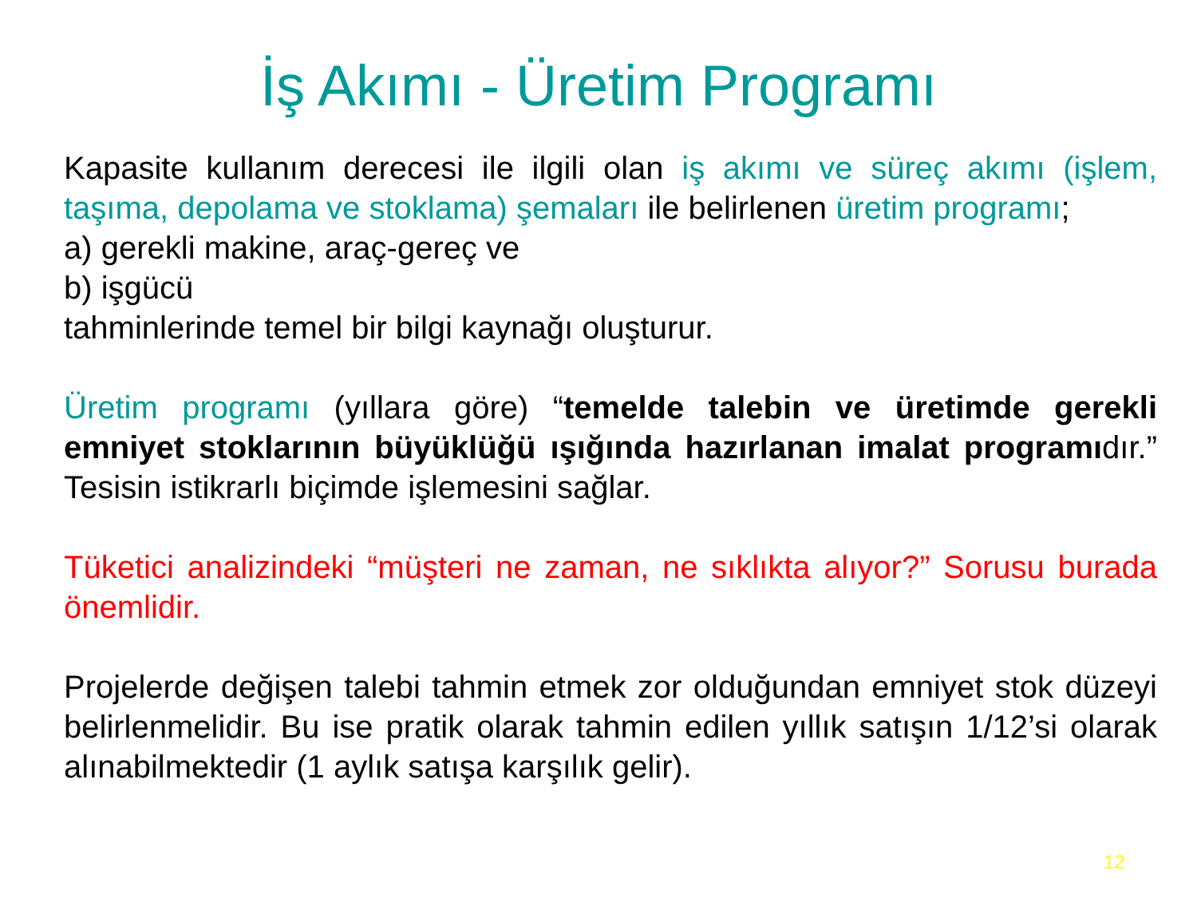İş Akımı - Üretim Programı
Kapasite kullanım derecesi ile ilgili olan iş akımı ve süreç akımı (işlem, taşıma, depolama ve stoklama) şemaları ile belirlenen üretim programı;
a) gerekli makine, araç-gereç ve
b) işgücü
tahminlerinde temel bir bilgi kaynağı oluşturur.
Üretim programı (yıllara göre) “temelde talebin ve üretimde gerekli emniyet stoklarının büyüklüğü ışığında hazırlanan imalat programıdır.” Tesisin istikrarlı biçimde işlemesini sağlar.
Tüketici analizindeki “müşteri ne zaman, ne sıklıkta alıyor?” Sorusu burada önemlidir.
Projelerde değişen talebi tahmin etmek zor olduğundan emniyet stok düzeyi belirlenmelidir. Bu ise pratik olarak tahmin edilen yıllık satışın 1/12’si olarak alınabilmektedir (1 aylık satışa karşılık gelir).
12